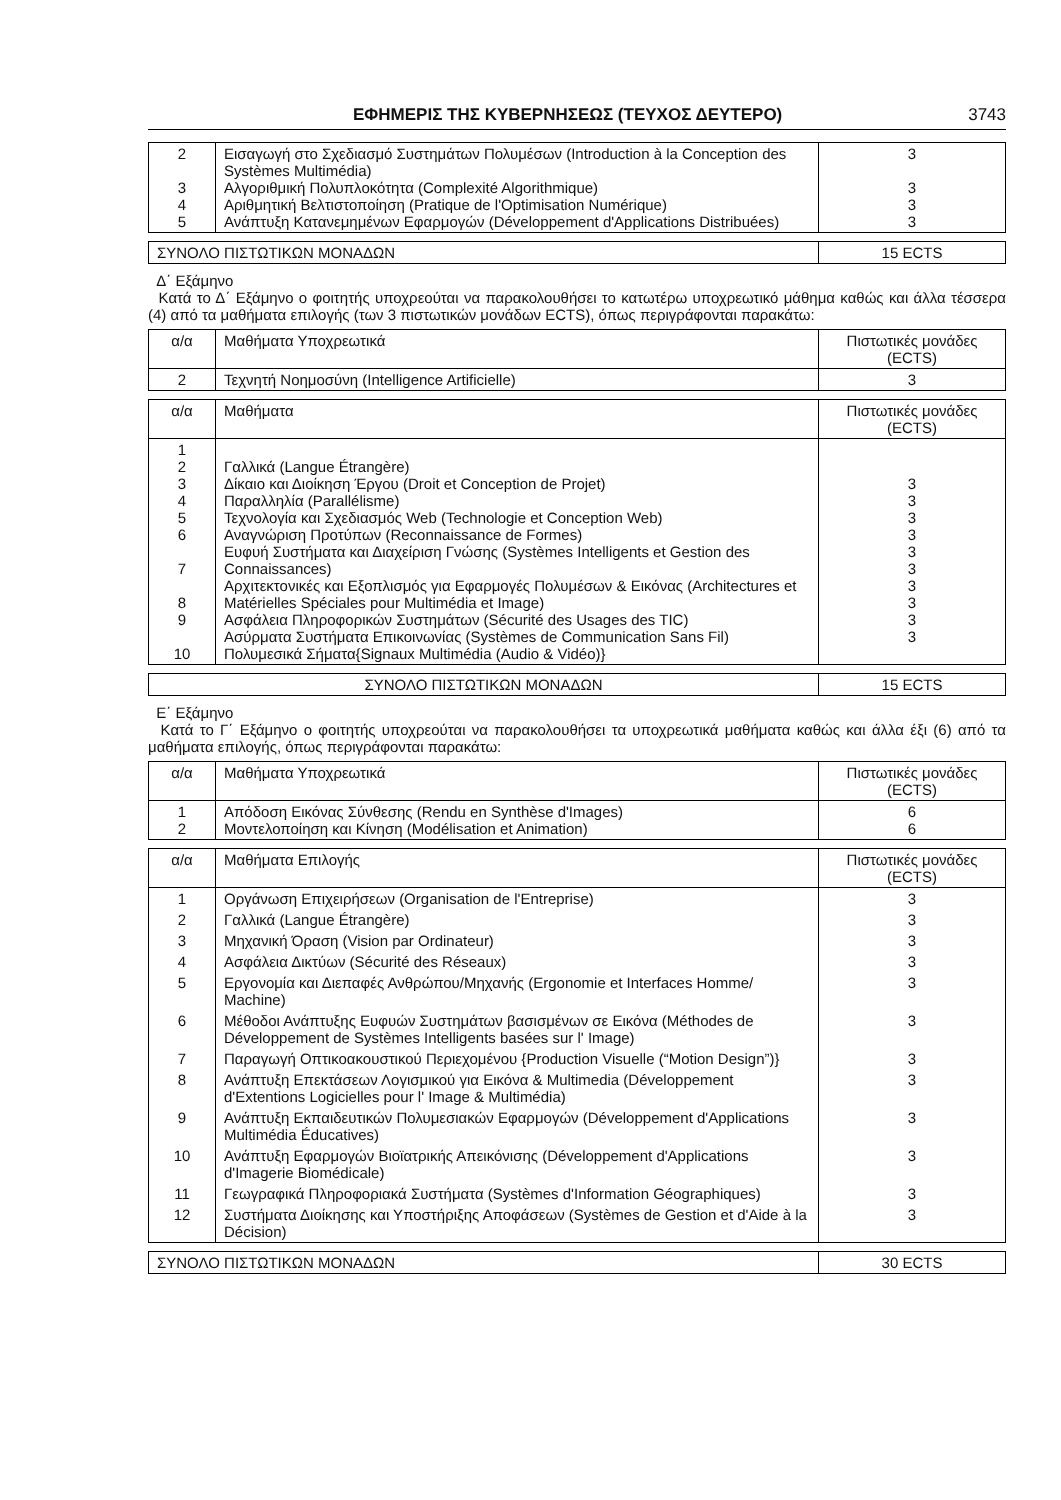ΕΦΗΜΕΡΙΣ ΤΗΣ ΚΥΒΕΡΝΗΣΕΩΣ (ΤΕΥΧΟΣ ΔΕΥΤΕΡΟ) 3743
| 2 3 4 5 | Εισαγωγή στο Σχεδιασμό Συστημάτων Πολυμέσων (Introduction à la Conception des Systèmes Multimédia) Αλγοριθμική Πολυπλοκότητα (Complexité Algorithmique) Αριθμητική Βελτιστοποίηση (Pratique de l'Optimisation Numérique) Ανάπτυξη Κατανεμημένων Εφαρμογών (Développement d'Applications Distribuées) | 3 3 3 3 |
| ΣΥΝΟΛΟ ΠΙΣΤΩΤΙΚΩΝ ΜΟΝΑΔΩΝ | 15 ECTS |
Δ΄ Εξάμηνο
Κατά το Δ΄ Εξάμηνο ο φοιτητής υποχρεούται να παρακολουθήσει το κατωτέρω υποχρεωτικό μάθημα καθώς και άλλα τέσσερα (4) από τα μαθήματα επιλογής (των 3 πιστωτικών μονάδων ECTS), όπως περιγράφονται παρακάτω:
| α/α | Μαθήματα Υποχρεωτικά | Πιστωτικές μονάδες (ECTS) |
| --- | --- | --- |
| 2 | Τεχνητή Νοημοσύνη (Intelligence Artificielle) | 3 |
| α/α | Μαθήματα | Πιστωτικές μονάδες (ECTS) |
| --- | --- | --- |
| 1 2 3 4 5 6 7 8 9 10 | Γαλλικά (Langue Étrangère) Δίκαιο και Διοίκηση Έργου (Droit et Conception de Projet) Παραλληλία (Parallélisme) Τεχνολογία και Σχεδιασμός Web (Technologie et Conception Web) Αναγνώριση Προτύπων (Reconnaissance de Formes) Ευφυή Συστήματα και Διαχείριση Γνώσης (Systèmes Intelligents et Gestion des Connaissances) Αρχιτεκτονικές και Εξοπλισμός για Εφαρμογές Πολυμέσων & Εικόνας (Architectures et Matérielles Spéciales pour Multimédia et Image) Ασφάλεια Πληροφορικών Συστημάτων (Sécurité des Usages des TIC) Ασύρματα Συστήματα Επικοινωνίας (Systèmes de Communication Sans Fil) Πολυμεσικά Σήματα{Signaux Multimédia (Audio & Vidéo)} | 3 3 3 3 3 3 3 3 3 3 |
| ΣΥΝΟΛΟ ΠΙΣΤΩΤΙΚΩΝ ΜΟΝΑΔΩΝ | 15 ECTS |
Ε΄ Εξάμηνο
Κατά το Γ΄ Εξάμηνο ο φοιτητής υποχρεούται να παρακολουθήσει τα υποχρεωτικά μαθήματα καθώς και άλλα έξι (6) από τα μαθήματα επιλογής, όπως περιγράφονται παρακάτω:
| α/α | Μαθήματα Υποχρεωτικά | Πιστωτικές μονάδες (ECTS) |
| --- | --- | --- |
| 1 2 | Απόδοση Εικόνας Σύνθεσης (Rendu en Synthèse d'Images) Μοντελοποίηση και Κίνηση (Modélisation et Animation) | 6 6 |
| α/α | Μαθήματα Επιλογής | Πιστωτικές μονάδες (ECTS) |
| --- | --- | --- |
| 1 | Οργάνωση Επιχειρήσεων (Organisation de l'Entreprise) | 3 |
| 2 | Γαλλικά (Langue Étrangère) | 3 |
| 3 | Μηχανική Όραση (Vision par Ordinateur) | 3 |
| 4 | Ασφάλεια Δικτύων (Sécurité des Réseaux) | 3 |
| 5 | Εργονομία και Διεπαφές Ανθρώπου/Μηχανής (Ergonomie et Interfaces Homme/ Machine) | 3 |
| 6 | Μέθοδοι Ανάπτυξης Ευφυών Συστημάτων βασισμένων σε Εικόνα (Méthodes de Développement de Systèmes Intelligents basées sur l' Image) | 3 |
| 7 | Παραγωγή Οπτικοακουστικού Περιεχομένου {Production Visuelle (“Motion Design”)} | 3 |
| 8 | Ανάπτυξη Επεκτάσεων Λογισμικού για Εικόνα & Multimedia (Développement d'Extentions Logicielles pour l' Image & Multimédia) | 3 |
| 9 | Ανάπτυξη Εκπαιδευτικών Πολυμεσιακών Εφαρμογών (Développement d'Applications Multimédia Éducatives) | 3 |
| 10 | Ανάπτυξη Εφαρμογών Βιοϊατρικής Απεικόνισης (Développement d'Applications d'Imagerie Biomédicale) | 3 |
| 11 | Γεωγραφικά Πληροφοριακά Συστήματα (Systèmes d'Information Géographiques) | 3 |
| 12 | Συστήματα Διοίκησης και Υποστήριξης Αποφάσεων (Systèmes de Gestion et d'Aide à la Décision) | 3 |
| ΣΥΝΟΛΟ ΠΙΣΤΩΤΙΚΩΝ ΜΟΝΑΔΩΝ | 30 ECTS |